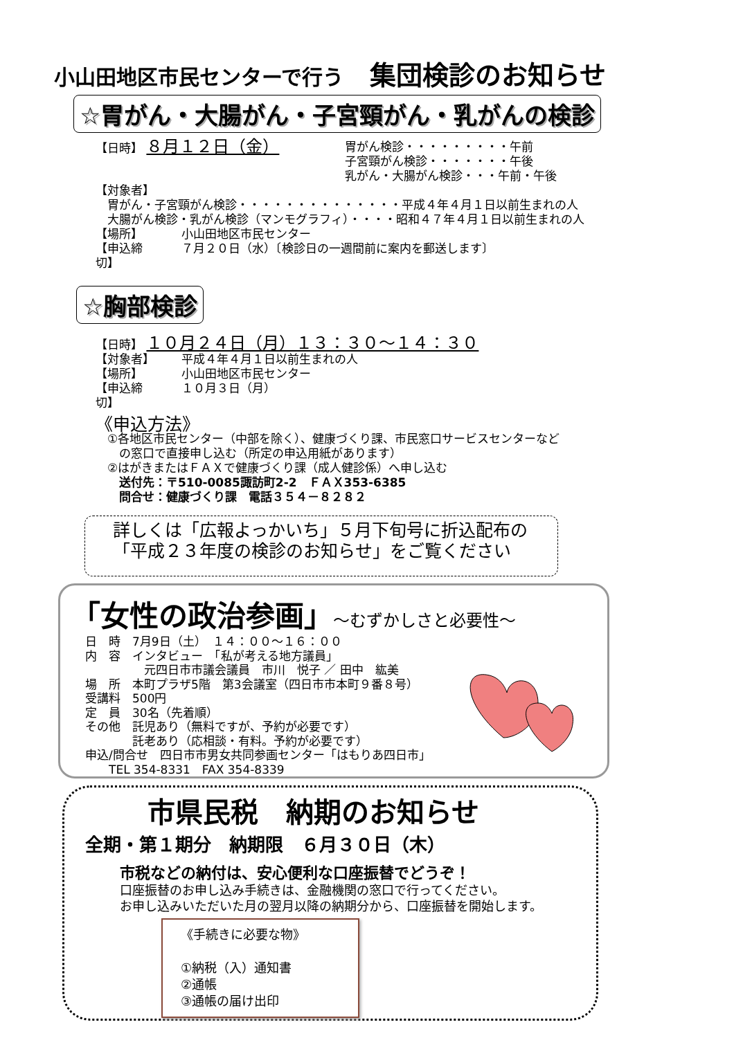小山田地区市民センターで行う　集団検診のお知らせ
☆胃がん・大腸がん・子宮頸がん・乳がんの検診
【日時】 ８月１２日（金）
胃がん検診・・・・・・・・・午前
子宮頸がん検診・・・・・・・午後
乳がん・大腸がん検診・・・午前・午後
【対象者】
　胃がん・子宮頸がん検診・・・・・・・・・・・・・・平成４年４月１日以前生まれの人
　大腸がん検診・乳がん検診（マンモグラフィ）・・・・昭和４７年４月１日以前生まれの人
【場所】 　　小山田地区市民センター
【申込締切】
　　７月２０日（水）〔検診日の一週間前に案内を郵送します〕
☆胸部検診
【日時】 １０月２４日（月）１３：３０～１４：３０
【対象者】 　　平成４年４月１日以前生まれの人
【場所】 　　小山田地区市民センター
【申込締切】
　　１０月３日（月）
《申込方法》
　①各地区市民センター（中部を除く）、健康づくり課、市民窓口サービスセンターなど
　　の窓口で直接申し込む（所定の申込用紙があります）
　②はがきまたはＦＡＸで健康づくり課（成人健診係）へ申し込む
　　送付先：〒510-0085諏訪町2-2　ＦＡＸ353-6385
　　問合せ：健康づくり課　電話３５４－８２８２
詳しくは「広報よっかいち」５月下旬号に折込配布の
「平成２３年度の検診のお知らせ」をご覧ください
「女性の政治参画」～むずかしさと必要性～
日　時　7月9日（土）　１４：００～１６：００
内　容　インタビュー　「私が考える地方議員」
　　　　　元四日市市議会議員　市川　悦子 ／ 田中　紘美
場　所　本町プラザ5階　第3会議室（四日市市本町９番８号）
受講料　500円
定　員　30名（先着順）
その他　託児あり（無料ですが、予約が必要です）
　　　　託老あり（応相談・有料。予約が必要です）
申込/問合せ　四日市市男女共同参画センター「はもりあ四日市」
　　TEL 354-8331　FAX 354-8339
市県民税　納期のお知らせ
全期・第１期分　納期限　６月３０日（木）
市税などの納付は、安心便利な口座振替でどうぞ！
口座振替のお申し込み手続きは、金融機関の窓口で行ってください。
お申し込みいただいた月の翌月以降の納期分から、口座振替を開始します。
《手続きに必要な物》
①納税（入）通知書
②通帳
③通帳の届け出印